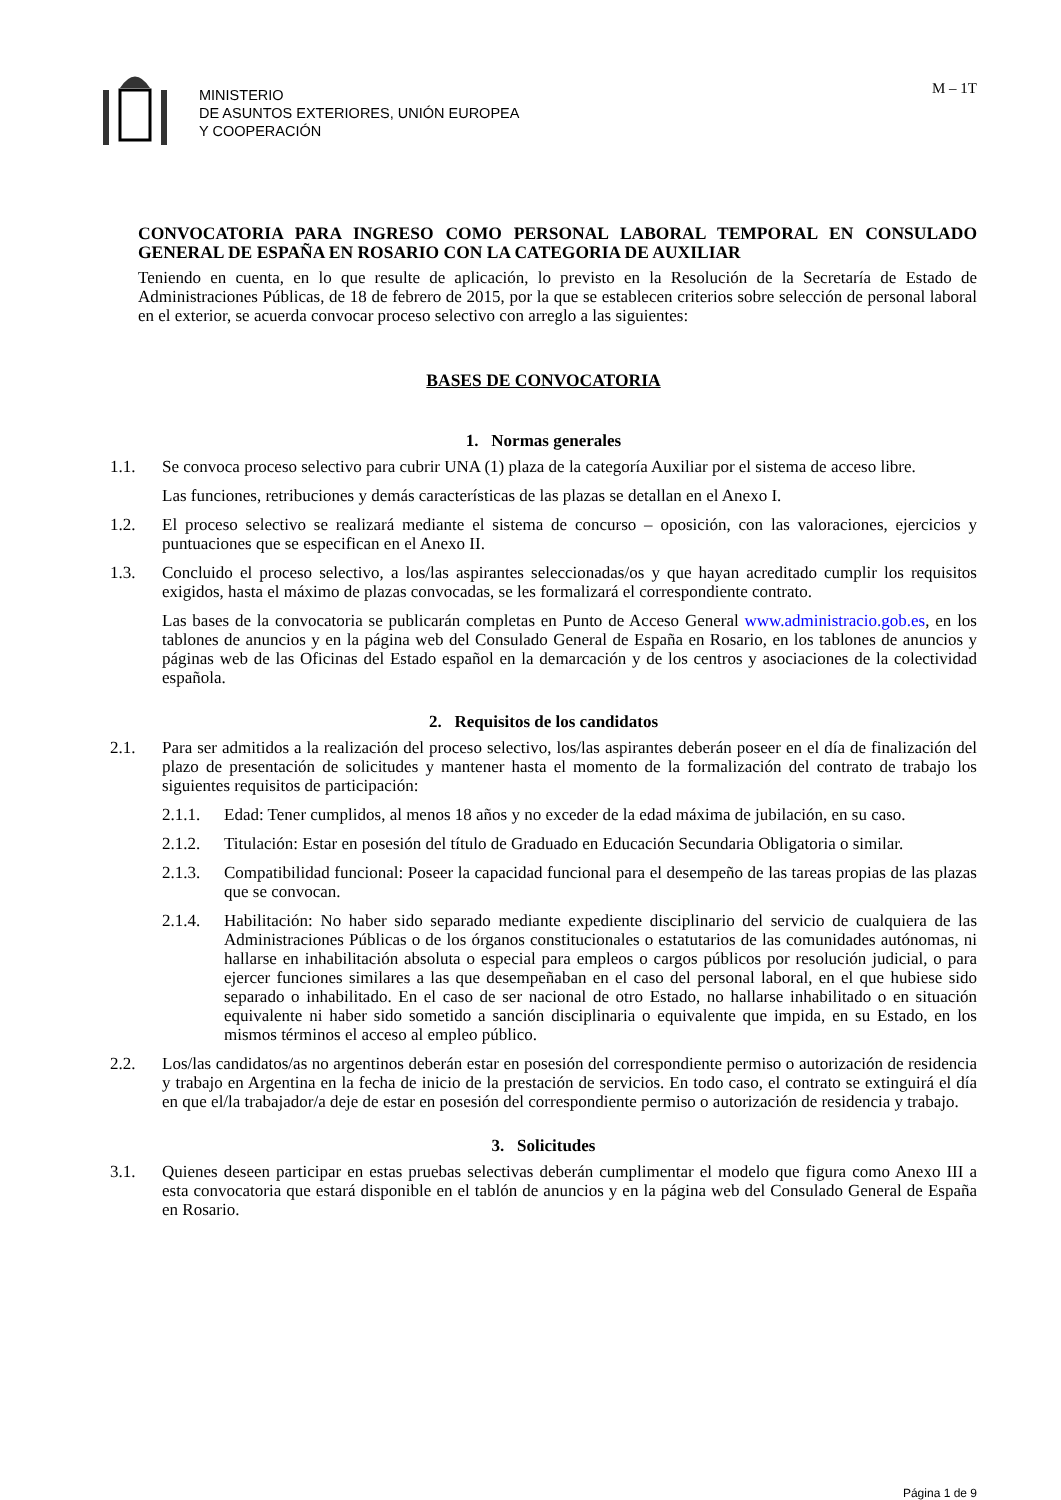MINISTERIO
DE ASUNTOS EXTERIORES, UNIÓN EUROPEA
Y COOPERACIÓN
M – 1T
CONVOCATORIA PARA INGRESO COMO PERSONAL LABORAL TEMPORAL EN CONSULADO GENERAL DE ESPAÑA EN ROSARIO CON LA CATEGORIA DE AUXILIAR
Teniendo en cuenta, en lo que resulte de aplicación, lo previsto en la Resolución de la Secretaría de Estado de Administraciones Públicas, de 18 de febrero de 2015, por la que se establecen criterios sobre selección de personal laboral en el exterior, se acuerda convocar proceso selectivo con arreglo a las siguientes:
BASES DE CONVOCATORIA
1. Normas generales
1.1. Se convoca proceso selectivo para cubrir UNA (1) plaza de la categoría Auxiliar por el sistema de acceso libre.
Las funciones, retribuciones y demás características de las plazas se detallan en el Anexo I.
1.2. El proceso selectivo se realizará mediante el sistema de concurso – oposición, con las valoraciones, ejercicios y puntuaciones que se especifican en el Anexo II.
1.3. Concluido el proceso selectivo, a los/las aspirantes seleccionadas/os y que hayan acreditado cumplir los requisitos exigidos, hasta el máximo de plazas convocadas, se les formalizará el correspondiente contrato.
Las bases de la convocatoria se publicarán completas en Punto de Acceso General www.administracio.gob.es, en los tablones de anuncios y en la página web del Consulado General de España en Rosario, en los tablones de anuncios y páginas web de las Oficinas del Estado español en la demarcación y de los centros y asociaciones de la colectividad española.
2. Requisitos de los candidatos
2.1. Para ser admitidos a la realización del proceso selectivo, los/las aspirantes deberán poseer en el día de finalización del plazo de presentación de solicitudes y mantener hasta el momento de la formalización del contrato de trabajo los siguientes requisitos de participación:
2.1.1. Edad: Tener cumplidos, al menos 18 años y no exceder de la edad máxima de jubilación, en su caso.
2.1.2. Titulación: Estar en posesión del título de Graduado en Educación Secundaria Obligatoria o similar.
2.1.3. Compatibilidad funcional: Poseer la capacidad funcional para el desempeño de las tareas propias de las plazas que se convocan.
2.1.4. Habilitación: No haber sido separado mediante expediente disciplinario del servicio de cualquiera de las Administraciones Públicas o de los órganos constitucionales o estatutarios de las comunidades autónomas, ni hallarse en inhabilitación absoluta o especial para empleos o cargos públicos por resolución judicial, o para ejercer funciones similares a las que desempeñaban en el caso del personal laboral, en el que hubiese sido separado o inhabilitado. En el caso de ser nacional de otro Estado, no hallarse inhabilitado o en situación equivalente ni haber sido sometido a sanción disciplinaria o equivalente que impida, en su Estado, en los mismos términos el acceso al empleo público.
2.2. Los/las candidatos/as no argentinos deberán estar en posesión del correspondiente permiso o autorización de residencia y trabajo en Argentina en la fecha de inicio de la prestación de servicios. En todo caso, el contrato se extinguirá el día en que el/la trabajador/a deje de estar en posesión del correspondiente permiso o autorización de residencia y trabajo.
3. Solicitudes
3.1. Quienes deseen participar en estas pruebas selectivas deberán cumplimentar el modelo que figura como Anexo III a esta convocatoria que estará disponible en el tablón de anuncios y en la página web del Consulado General de España en Rosario.
Página 1 de 9